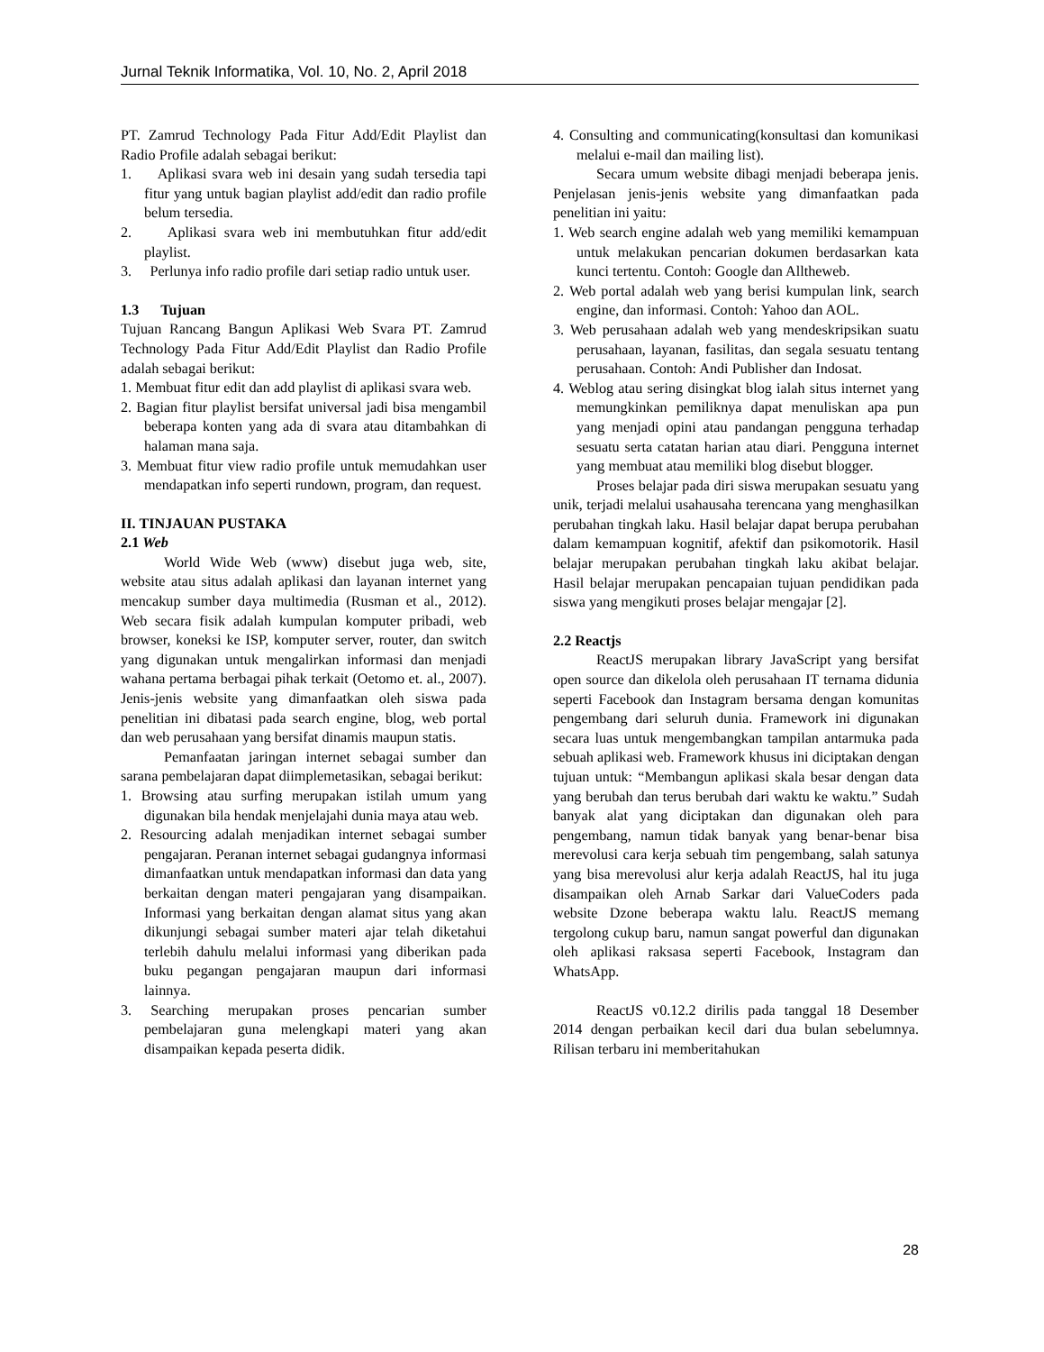Jurnal Teknik Informatika, Vol. 10, No. 2, April 2018
PT. Zamrud Technology Pada Fitur Add/Edit Playlist dan Radio Profile adalah sebagai berikut:
1. Aplikasi svara web ini desain yang sudah tersedia tapi fitur yang untuk bagian playlist add/edit dan radio profile belum tersedia.
2. Aplikasi svara web ini membutuhkan fitur add/edit playlist.
3. Perlunya info radio profile dari setiap radio untuk user.
1.3 Tujuan
Tujuan Rancang Bangun Aplikasi Web Svara PT. Zamrud Technology Pada Fitur Add/Edit Playlist dan Radio Profile adalah sebagai berikut:
1. Membuat fitur edit dan add playlist di aplikasi svara web.
2. Bagian fitur playlist bersifat universal jadi bisa mengambil beberapa konten yang ada di svara atau ditambahkan di halaman mana saja.
3. Membuat fitur view radio profile untuk memudahkan user mendapatkan info seperti rundown, program, dan request.
II. TINJAUAN PUSTAKA
2.1 Web
World Wide Web (www) disebut juga web, site, website atau situs adalah aplikasi dan layanan internet yang mencakup sumber daya multimedia (Rusman et al., 2012). Web secara fisik adalah kumpulan komputer pribadi, web browser, koneksi ke ISP, komputer server, router, dan switch yang digunakan untuk mengalirkan informasi dan menjadi wahana pertama berbagai pihak terkait (Oetomo et. al., 2007). Jenis-jenis website yang dimanfaatkan oleh siswa pada penelitian ini dibatasi pada search engine, blog, web portal dan web perusahaan yang bersifat dinamis maupun statis.
Pemanfaatan jaringan internet sebagai sumber dan sarana pembelajaran dapat diimplemetasikan, sebagai berikut:
1. Browsing atau surfing merupakan istilah umum yang digunakan bila hendak menjelajahi dunia maya atau web.
2. Resourcing adalah menjadikan internet sebagai sumber pengajaran. Peranan internet sebagai gudangnya informasi dimanfaatkan untuk mendapatkan informasi dan data yang berkaitan dengan materi pengajaran yang disampaikan. Informasi yang berkaitan dengan alamat situs yang akan dikunjungi sebagai sumber materi ajar telah diketahui terlebih dahulu melalui informasi yang diberikan pada buku pegangan pengajaran maupun dari informasi lainnya.
3. Searching merupakan proses pencarian sumber pembelajaran guna melengkapi materi yang akan disampaikan kepada peserta didik.
4. Consulting and communicating(konsultasi dan komunikasi melalui e-mail dan mailing list).
Secara umum website dibagi menjadi beberapa jenis. Penjelasan jenis-jenis website yang dimanfaatkan pada penelitian ini yaitu:
1. Web search engine adalah web yang memiliki kemampuan untuk melakukan pencarian dokumen berdasarkan kata kunci tertentu. Contoh: Google dan Alltheweb.
2. Web portal adalah web yang berisi kumpulan link, search engine, dan informasi. Contoh: Yahoo dan AOL.
3. Web perusahaan adalah web yang mendeskripsikan suatu perusahaan, layanan, fasilitas, dan segala sesuatu tentang perusahaan. Contoh: Andi Publisher dan Indosat.
4. Weblog atau sering disingkat blog ialah situs internet yang memungkinkan pemiliknya dapat menuliskan apa pun yang menjadi opini atau pandangan pengguna terhadap sesuatu serta catatan harian atau diari. Pengguna internet yang membuat atau memiliki blog disebut blogger.
Proses belajar pada diri siswa merupakan sesuatu yang unik, terjadi melalui usahausaha terencana yang menghasilkan perubahan tingkah laku. Hasil belajar dapat berupa perubahan dalam kemampuan kognitif, afektif dan psikomotorik. Hasil belajar merupakan perubahan tingkah laku akibat belajar. Hasil belajar merupakan pencapaian tujuan pendidikan pada siswa yang mengikuti proses belajar mengajar [2].
2.2 Reactjs
ReactJS merupakan library JavaScript yang bersifat open source dan dikelola oleh perusahaan IT ternama didunia seperti Facebook dan Instagram bersama dengan komunitas pengembang dari seluruh dunia. Framework ini digunakan secara luas untuk mengembangkan tampilan antarmuka pada sebuah aplikasi web. Framework khusus ini diciptakan dengan tujuan untuk: “Membangun aplikasi skala besar dengan data yang berubah dan terus berubah dari waktu ke waktu.” Sudah banyak alat yang diciptakan dan digunakan oleh para pengembang, namun tidak banyak yang benar-benar bisa merevolusi cara kerja sebuah tim pengembang, salah satunya yang bisa merevolusi alur kerja adalah ReactJS, hal itu juga disampaikan oleh Arnab Sarkar dari ValueCoders pada website Dzone beberapa waktu lalu. ReactJS memang tergolong cukup baru, namun sangat powerful dan digunakan oleh aplikasi raksasa seperti Facebook, Instagram dan WhatsApp.
ReactJS v0.12.2 dirilis pada tanggal 18 Desember 2014 dengan perbaikan kecil dari dua bulan sebelumnya. Rilisan terbaru ini memberitahukan
28